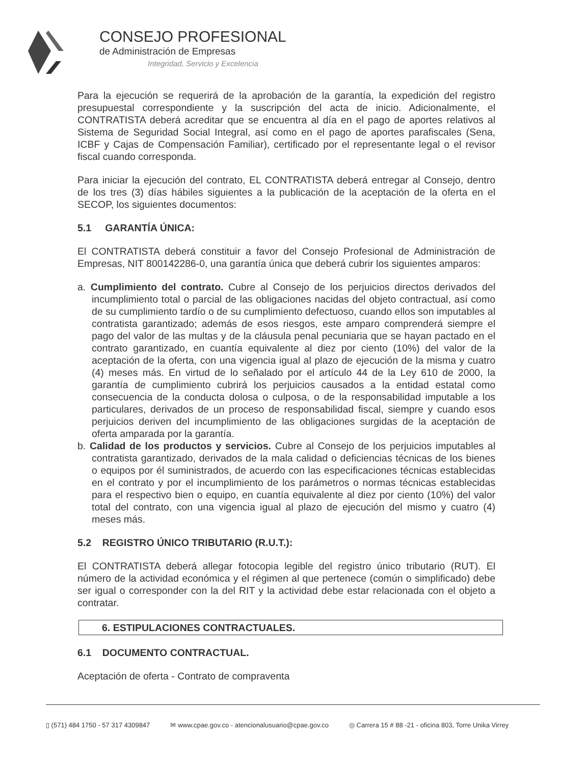CONSEJO PROFESIONAL
de Administración de Empresas
Integridad, Servicio y Excelencia
Para la ejecución se requerirá de la aprobación de la garantía, la expedición del registro presupuestal correspondiente y la suscripción del acta de inicio. Adicionalmente, el CONTRATISTA deberá acreditar que se encuentra al día en el pago de aportes relativos al Sistema de Seguridad Social Integral, así como en el pago de aportes parafiscales (Sena, ICBF y Cajas de Compensación Familiar), certificado por el representante legal o el revisor fiscal cuando corresponda.
Para iniciar la ejecución del contrato, EL CONTRATISTA deberá entregar al Consejo, dentro de los tres (3) días hábiles siguientes a la publicación de la aceptación de la oferta en el SECOP, los siguientes documentos:
5.1 GARANTÍA ÚNICA:
El CONTRATISTA deberá constituir a favor del Consejo Profesional de Administración de Empresas, NIT 800142286-0, una garantía única que deberá cubrir los siguientes amparos:
a. Cumplimiento del contrato. Cubre al Consejo de los perjuicios directos derivados del incumplimiento total o parcial de las obligaciones nacidas del objeto contractual, así como de su cumplimiento tardío o de su cumplimiento defectuoso, cuando ellos son imputables al contratista garantizado; además de esos riesgos, este amparo comprenderá siempre el pago del valor de las multas y de la cláusula penal pecuniaria que se hayan pactado en el contrato garantizado, en cuantía equivalente al diez por ciento (10%) del valor de la aceptación de la oferta, con una vigencia igual al plazo de ejecución de la misma y cuatro (4) meses más. En virtud de lo señalado por el artículo 44 de la Ley 610 de 2000, la garantía de cumplimiento cubrirá los perjuicios causados a la entidad estatal como consecuencia de la conducta dolosa o culposa, o de la responsabilidad imputable a los particulares, derivados de un proceso de responsabilidad fiscal, siempre y cuando esos perjuicios deriven del incumplimiento de las obligaciones surgidas de la aceptación de oferta amparada por la garantía.
b. Calidad de los productos y servicios. Cubre al Consejo de los perjuicios imputables al contratista garantizado, derivados de la mala calidad o deficiencias técnicas de los bienes o equipos por él suministrados, de acuerdo con las especificaciones técnicas establecidas en el contrato y por el incumplimiento de los parámetros o normas técnicas establecidas para el respectivo bien o equipo, en cuantía equivalente al diez por ciento (10%) del valor total del contrato, con una vigencia igual al plazo de ejecución del mismo y cuatro (4) meses más.
5.2 REGISTRO ÚNICO TRIBUTARIO (R.U.T.):
El CONTRATISTA deberá allegar fotocopia legible del registro único tributario (RUT). El número de la actividad económica y el régimen al que pertenece (común o simplificado) debe ser igual o corresponder con la del RIT y la actividad debe estar relacionada con el objeto a contratar.
6. ESTIPULACIONES CONTRACTUALES.
6.1 DOCUMENTO CONTRACTUAL.
Aceptación de oferta - Contrato de compraventa
▯ (571) 484 1750 - 57 317 4309847 ✉ www.cpae.gov.co - atencionalusuario@cpae.gov.co ◎ Carrera 15 # 88 -21 - oficina 803, Torre Unika Virrey